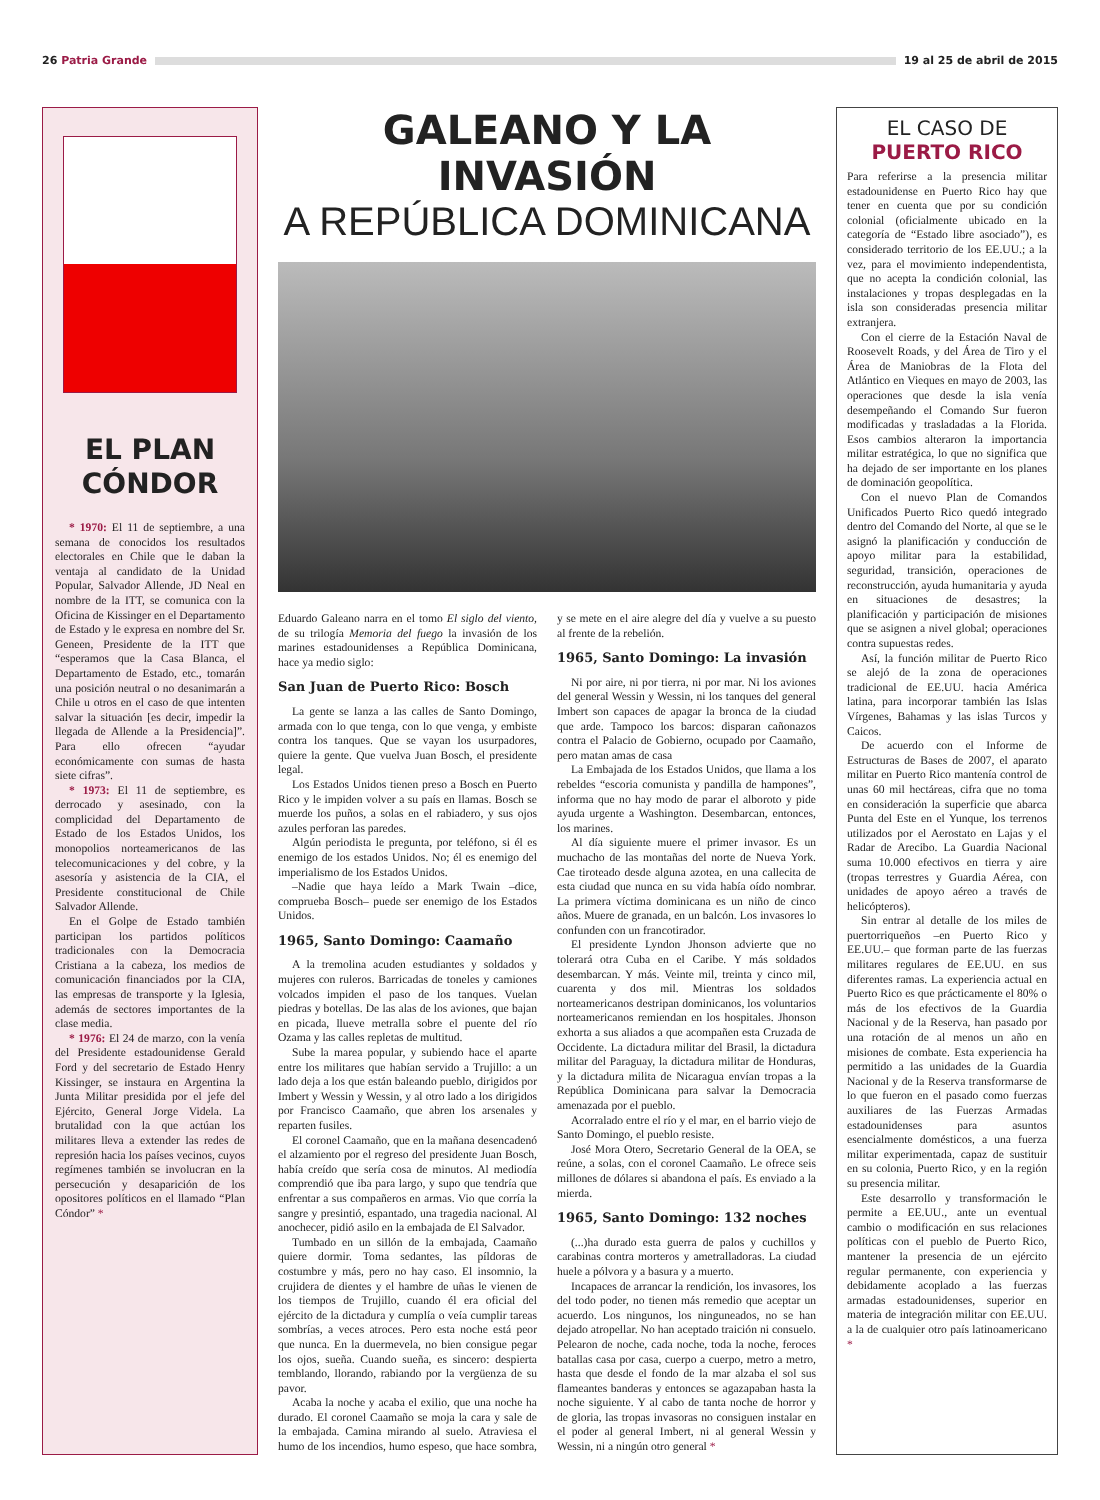26 Patria Grande 19 al 25 de abril de 2015
EL PLAN
CÓNDOR
* 1970: El 11 de septiembre, a una semana de conocidos los resultados electorales en Chile que le daban la ventaja al candidato de la Unidad Popular, Salvador Allende, JD Neal en nombre de la ITT, se comunica con la Oficina de Kissinger en el Departamento de Estado y le expresa en nombre del Sr. Geneen, Presidente de la ITT que “esperamos que la Casa Blanca, el Departamento de Estado, etc., tomarán una posición neutral o no desanimarán a Chile u otros en el caso de que intenten salvar la situación [es decir, impedir la llegada de Allende a la Presidencia]”. Para ello ofrecen “ayudar económicamente con sumas de hasta siete cifras”.
* 1973: El 11 de septiembre, es derrocado y asesinado, con la complicidad del Departamento de Estado de los Estados Unidos, los monopolios norteamericanos de las telecomunicaciones y del cobre, y la asesoría y asistencia de la CIA, el Presidente constitucional de Chile Salvador Allende.
En el Golpe de Estado también participan los partidos políticos tradicionales con la Democracia Cristiana a la cabeza, los medios de comunicación financiados por la CIA, las empresas de transporte y la Iglesia, además de sectores importantes de la clase media.
* 1976: El 24 de marzo, con la venía del Presidente estadounidense Gerald Ford y del secretario de Estado Henry Kissinger, se instaura en Argentina la Junta Militar presidida por el jefe del Ejército, General Jorge Videla. La brutalidad con la que actúan los militares lleva a extender las redes de represión hacia los países vecinos, cuyos regímenes también se involucran en la persecución y desaparición de los opositores políticos en el llamado “Plan Cóndor” *
GALEANO Y LA INVASIÓN
A REPÚBLICA DOMINICANA
Eduardo Galeano narra en el tomo El siglo del viento, de su trilogía Memoria del fuego la invasión de los marines estadounidenses a República Dominicana, hace ya medio siglo:
San Juan de Puerto Rico: Bosch
La gente se lanza a las calles de Santo Domingo, armada con lo que tenga, con lo que venga, y embiste contra los tanques. Que se vayan los usurpadores, quiere la gente. Que vuelva Juan Bosch, el presidente legal.
Los Estados Unidos tienen preso a Bosch en Puerto Rico y le impiden volver a su país en llamas. Bosch se muerde los puños, a solas en el rabiadero, y sus ojos azules perforan las paredes.
Algún periodista le pregunta, por teléfono, si él es enemigo de los estados Unidos. No; él es enemigo del imperialismo de los Estados Unidos.
–Nadie que haya leído a Mark Twain –dice, comprueba Bosch– puede ser enemigo de los Estados Unidos.
1965, Santo Domingo: Caamaño
A la tremolina acuden estudiantes y soldados y mujeres con ruleros. Barricadas de toneles y camiones volcados impiden el paso de los tanques. Vuelan piedras y botellas. De las alas de los aviones, que bajan en picada, llueve metralla sobre el puente del río Ozama y las calles repletas de multitud.
Sube la marea popular, y subiendo hace el aparte entre los militares que habían servido a Trujillo: a un lado deja a los que están baleando pueblo, dirigidos por Imbert y Wessin y Wessin, y al otro lado a los dirigidos por Francisco Caamaño, que abren los arsenales y reparten fusiles.
El coronel Caamaño, que en la mañana desencadenó el alzamiento por el regreso del presidente Juan Bosch, había creído que sería cosa de minutos. Al mediodía comprendió que iba para largo, y supo que tendría que enfrentar a sus compañeros en armas. Vio que corría la sangre y presintió, espantado, una tragedia nacional. Al anochecer, pidió asilo en la embajada de El Salvador.
Tumbado en un sillón de la embajada, Caamaño quiere dormir. Toma sedantes, las píldoras de costumbre y más, pero no hay caso. El insomnio, la crujidera de dientes y el hambre de uñas le vienen de los tiempos de Trujillo, cuando él era oficial del ejército de la dictadura y cumplía o veía cumplir tareas sombrías, a veces atroces. Pero esta noche está peor que nunca. En la duermevela, no bien consigue pegar los ojos, sueña. Cuando sueña, es sincero: despierta temblando, llorando, rabiando por la vergüenza de su pavor.
Acaba la noche y acaba el exilio, que una noche ha durado. El coronel Caamaño se moja la cara y sale de la embajada. Camina mirando al suelo. Atraviesa el humo de los incendios, humo espeso, que hace sombra, y se mete en el aire alegre del día y vuelve a su puesto al frente de la rebelión.
1965, Santo Domingo: La invasión
Ni por aire, ni por tierra, ni por mar. Ni los aviones del general Wessin y Wessin, ni los tanques del general Imbert son capaces de apagar la bronca de la ciudad que arde. Tampoco los barcos: disparan cañonazos contra el Palacio de Gobierno, ocupado por Caamaño, pero matan amas de casa
La Embajada de los Estados Unidos, que llama a los rebeldes “escoria comunista y pandilla de hampones”, informa que no hay modo de parar el alboroto y pide ayuda urgente a Washington. Desembarcan, entonces, los marines.
Al día siguiente muere el primer invasor. Es un muchacho de las montañas del norte de Nueva York. Cae tiroteado desde alguna azotea, en una callecita de esta ciudad que nunca en su vida había oído nombrar. La primera víctima dominicana es un niño de cinco años. Muere de granada, en un balcón. Los invasores lo confunden con un francotirador.
El presidente Lyndon Jhonson advierte que no tolerará otra Cuba en el Caribe. Y más soldados desembarcan. Y más. Veinte mil, treinta y cinco mil, cuarenta y dos mil. Mientras los soldados norteamericanos destripan dominicanos, los voluntarios norteamericanos remiendan en los hospitales. Jhonson exhorta a sus aliados a que acompañen esta Cruzada de Occidente. La dictadura militar del Brasil, la dictadura militar del Paraguay, la dictadura militar de Honduras, y la dictadura milita de Nicaragua envían tropas a la República Dominicana para salvar la Democracia amenazada por el pueblo.
Acorralado entre el río y el mar, en el barrio viejo de Santo Domingo, el pueblo resiste.
José Mora Otero, Secretario General de la OEA, se reúne, a solas, con el coronel Caamaño. Le ofrece seis millones de dólares si abandona el país. Es enviado a la mierda.
1965, Santo Domingo: 132 noches
(...)ha durado esta guerra de palos y cuchillos y carabinas contra morteros y ametralladoras. La ciudad huele a pólvora y a basura y a muerto.
Incapaces de arrancar la rendición, los invasores, los del todo poder, no tienen más remedio que aceptar un acuerdo. Los ningunos, los ninguneados, no se han dejado atropellar. No han aceptado traición ni consuelo. Pelearon de noche, cada noche, toda la noche, feroces batallas casa por casa, cuerpo a cuerpo, metro a metro, hasta que desde el fondo de la mar alzaba el sol sus flameantes banderas y entonces se agazapaban hasta la noche siguiente. Y al cabo de tanta noche de horror y de gloria, las tropas invasoras no consiguen instalar en el poder al general Imbert, ni al general Wessin y Wessin, ni a ningún otro general *
EL CASO DE
PUERTO RICO
Para referirse a la presencia militar estadounidense en Puerto Rico hay que tener en cuenta que por su condición colonial (oficialmente ubicado en la categoría de “Estado libre asociado”), es considerado territorio de los EE.UU.; a la vez, para el movimiento independentista, que no acepta la condición colonial, las instalaciones y tropas desplegadas en la isla son consideradas presencia militar extranjera.
Con el cierre de la Estación Naval de Roosevelt Roads, y del Área de Tiro y el Área de Maniobras de la Flota del Atlántico en Vieques en mayo de 2003, las operaciones que desde la isla venía desempeñando el Comando Sur fueron modificadas y trasladadas a la Florida. Esos cambios alteraron la importancia militar estratégica, lo que no significa que ha dejado de ser importante en los planes de dominación geopolítica.
Con el nuevo Plan de Comandos Unificados Puerto Rico quedó integrado dentro del Comando del Norte, al que se le asignó la planificación y conducción de apoyo militar para la estabilidad, seguridad, transición, operaciones de reconstrucción, ayuda humanitaria y ayuda en situaciones de desastres; la planificación y participación de misiones que se asignen a nivel global; operaciones contra supuestas redes.
Así, la función militar de Puerto Rico se alejó de la zona de operaciones tradicional de EE.UU. hacia América latina, para incorporar también las Islas Vírgenes, Bahamas y las islas Turcos y Caicos.
De acuerdo con el Informe de Estructuras de Bases de 2007, el aparato militar en Puerto Rico mantenía control de unas 60 mil hectáreas, cifra que no toma en consideración la superficie que abarca Punta del Este en el Yunque, los terrenos utilizados por el Aerostato en Lajas y el Radar de Arecibo. La Guardia Nacional suma 10.000 efectivos en tierra y aire (tropas terrestres y Guardia Aérea, con unidades de apoyo aéreo a través de helicópteros).
Sin entrar al detalle de los miles de puertorriqueños –en Puerto Rico y EE.UU.– que forman parte de las fuerzas militares regulares de EE.UU. en sus diferentes ramas. La experiencia actual en Puerto Rico es que prácticamente el 80% o más de los efectivos de la Guardia Nacional y de la Reserva, han pasado por una rotación de al menos un año en misiones de combate. Esta experiencia ha permitido a las unidades de la Guardia Nacional y de la Reserva transformarse de lo que fueron en el pasado como fuerzas auxiliares de las Fuerzas Armadas estadounidenses para asuntos esencialmente domésticos, a una fuerza militar experimentada, capaz de sustituir en su colonia, Puerto Rico, y en la región su presencia militar.
Este desarrollo y transformación le permite a EE.UU., ante un eventual cambio o modificación en sus relaciones políticas con el pueblo de Puerto Rico, mantener la presencia de un ejército regular permanente, con experiencia y debidamente acoplado a las fuerzas armadas estadounidenses, superior en materia de integración militar con EE.UU. a la de cualquier otro país latinoamericano *